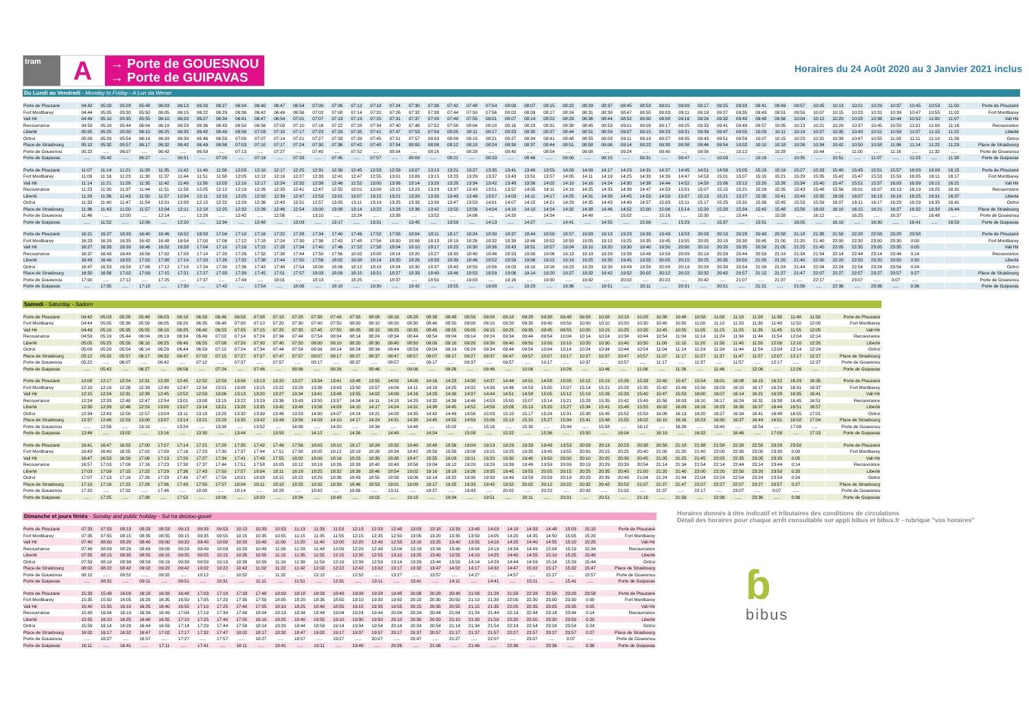tram
A
→ Porte de GOUESNOU
→ Porte de GUIPAVAS
Horaires du 24 Août 2020 au 3 Janvier 2021 inclus
Du Lundi au Vendredi - Monday to Friday - A Lun da Wener
| Porte de Plouzané | 04:42 | 05:03 | 05:28 | 05:48 | 06:03 | 06:13 | 06:20 | 06:27 | 06:34 | 06:40 | 06:47 | 06:54 | 07:00 | 07:06 | 07:12 | 07:18 | 07:24 | 07:30 | 07:36 | 07:42 | 07:48 | 07:54 | 08:00 | 08:07 | 08:15 | 08:22 | 08:29 | 08:37 | 08:45 | 08:53 | 09:01 | 09:09 | 09:17 | 09:25 | 09:33 | 09:41 | 09:49 | 09:57 | 10:05 | 10:13 | 10:21 | 10:29 | 10:37 | 10:45 | 10:53 | 11:00 | Porte de Plouzané |
| Fort Montbarey | 04:44 | 05:05 | 05:30 | 05:50 | 06:05 | 06:15 | 06:22 | 06:29 | 06:36 | 06:42 | 06:49 | 06:56 | 07:02 | 07:08 | 07:14 | 07:20 | 07:26 | 07:32 | 07:38 | 07:44 | 07:50 | 07:56 | 08:02 | 08:09 | 08:17 | 08:24 | 08:31 | 08:39 | 08:47 | 08:55 | 09:03 | 09:11 | 09:19 | 09:27 | 09:35 | 09:43 | 09:51 | 09:59 | 10:07 | 10:15 | 10:23 | 10:31 | 10:39 | 10:47 | 10:55 | 11:02 | Fort Montbarey |
| Vali Hir | 04:49 | 05:10 | 05:35 | 05:55 | 06:10 | 06:20 | 06:27 | 06:34 | 06:41 | 06:47 | 06:54 | 07:01 | 07:07 | 07:13 | 07:19 | 07:25 | 07:31 | 07:37 | 07:43 | 07:49 | 07:55 | 08:01 | 08:07 | 08:14 | 08:22 | 08:29 | 08:36 | 08:44 | 08:52 | 09:00 | 09:08 | 09:16 | 09:24 | 09:32 | 09:40 | 09:48 | 09:56 | 10:04 | 10:12 | 10:20 | 10:28 | 10:36 | 10:44 | 10:52 | 11:00 | 11:07 | Vali Hir |
| Recouvrance | 04:59 | 05:19 | 05:44 | 06:04 | 06:19 | 06:29 | 06:36 | 06:43 | 06:50 | 06:56 | 07:03 | 07:10 | 07:16 | 07:22 | 07:28 | 07:34 | 07:40 | 07:46 | 07:52 | 07:58 | 08:04 | 08:10 | 08:16 | 08:23 | 08:31 | 08:38 | 08:45 | 08:53 | 09:01 | 09:09 | 09:17 | 09:25 | 09:33 | 09:41 | 09:49 | 09:57 | 10:05 | 10:13 | 10:21 | 10:29 | 10:37 | 10:45 | 10:53 | 11:01 | 11:09 | 11:16 | Recouvrance |
| Liberté | 05:05 | 05:25 | 05:50 | 06:10 | 06:25 | 06:35 | 06:42 | 06:49 | 06:56 | 07:03 | 07:10 | 07:17 | 07:23 | 07:29 | 07:35 | 07:41 | 07:47 | 07:53 | 07:59 | 08:05 | 08:11 | 08:17 | 08:23 | 08:30 | 08:37 | 08:44 | 08:51 | 08:59 | 09:07 | 09:15 | 09:23 | 09:31 | 09:39 | 09:47 | 09:55 | 10:03 | 10:11 | 10:19 | 10:27 | 10:35 | 10:43 | 10:51 | 10:59 | 11:07 | 11:15 | 11:22 | Liberté |
| Octroi | 05:09 | 05:29 | 05:54 | 06:14 | 06:29 | 06:39 | 06:46 | 06:53 | 07:00 | 07:07 | 07:14 | 07:21 | 07:27 | 07:33 | 07:39 | 07:45 | 07:51 | 07:57 | 08:03 | 08:09 | 08:15 | 08:21 | 08:27 | 08:34 | 08:41 | 08:48 | 08:55 | 09:03 | 09:11 | 09:19 | 09:27 | 09:35 | 09:43 | 09:51 | 09:59 | 10:07 | 10:15 | 10:23 | 10:31 | 10:39 | 10:47 | 10:55 | 11:03 | 11:11 | 11:19 | 11:26 | Octroi |
| Place de Strasbourg | 05:12 | 05:32 | 05:57 | 06:17 | 06:32 | 06:42 | 06:49 | 06:56 | 07:03 | 07:10 | 07:17 | 07:24 | 07:30 | 07:36 | 07:42 | 07:48 | 07:54 | 08:00 | 08:06 | 08:12 | 08:18 | 08:24 | 08:30 | 08:37 | 08:44 | 08:51 | 08:58 | 09:06 | 09:14 | 09:22 | 09:30 | 09:38 | 09:46 | 09:54 | 10:02 | 10:10 | 10:18 | 10:26 | 10:34 | 10:42 | 10:50 | 10:58 | 11:06 | 11:14 | 11:22 | 11:29 | Place de Strasbourg |
| Porte de Gouesnou | 05:22 | ..... | 06:07 | ..... | 06:42 | ..... | 06:59 | ..... | 07:13 | ..... | 07:27 | ..... | 07:40 | ..... | 07:52 | ..... | 08:04 | ..... | 08:16 | ..... | 08:28 | ..... | 08:40 | ..... | 08:54 | ..... | 09:08 | ..... | 09:24 | ..... | 09:40 | ..... | 09:56 | ..... | 10:12 | ..... | 10:28 | ..... | 10:44 | ..... | 11:00 | ..... | 11:16 | ..... | 11:32 | ..... | Porte de Gouesnou |
| Porte de Guipavas | ..... | 05:42 | ..... | 06:27 | ..... | 06:51 | ..... | 07:05 | ..... | 07:19 | ..... | 07:33 | ..... | 07:45 | ..... | 07:57 | ..... | 08:09 | ..... | 08:21 | ..... | 08:33 | ..... | 08:46 | ..... | 09:00 | ..... | 09:15 | ..... | 09:31 | ..... | 09:47 | ..... | 10:03 | ..... | 10:19 | ..... | 10:35 | ..... | 10:51 | ..... | 11:07 | ..... | 11:23 | ..... | 11:38 | Porte de Guipavas |
| Porte de Plouzané | 11:07 | 11:14 | 11:21 | 11:28 | 11:35 | 11:42 | 11:49 | 11:56 | 12:03 | 12:10 | 12:17 | 12:25 | 12:31 | 12:39 | 12:45 | 12:53 | 12:59 | 13:07 | 13:13 | 13:21 | 13:27 | 13:35 | 13:41 | 13:49 | 13:55 | 14:03 | 14:09 | 14:17 | 14:23 | 14:31 | 14:37 | 14:45 | 14:51 | 14:59 | 15:05 | 15:13 | 15:19 | 15:27 | 15:33 | 15:40 | 15:45 | 15:51 | 15:57 | 16:03 | 16:09 | 16:15 | Porte de Plouzané |
| Fort Montbarey | 11:09 | 11:16 | 11:23 | 11:30 | 11:37 | 11:44 | 11:51 | 11:58 | 12:05 | 12:12 | 12:19 | 12:27 | 12:33 | 12:41 | 12:47 | 12:55 | 13:01 | 13:09 | 13:15 | 13:23 | 13:29 | 13:37 | 13:43 | 13:51 | 13:57 | 14:05 | 14:11 | 14:19 | 14:25 | 14:33 | 14:39 | 14:47 | 14:53 | 15:01 | 15:07 | 15:15 | 15:21 | 15:29 | 15:35 | 15:42 | 15:47 | 15:53 | 15:59 | 16:05 | 16:11 | 16:17 | Fort Montbarey |
| Vali Hir | 11:14 | 11:21 | 11:28 | 11:35 | 11:42 | 11:49 | 11:56 | 12:03 | 12:10 | 12:17 | 12:24 | 12:32 | 12:38 | 12:46 | 12:52 | 13:00 | 13:06 | 13:14 | 13:20 | 13:28 | 13:34 | 13:42 | 13:48 | 13:56 | 14:02 | 14:10 | 14:16 | 14:24 | 14:30 | 14:38 | 14:44 | 14:52 | 14:58 | 15:06 | 15:12 | 15:20 | 15:26 | 15:34 | 15:40 | 15:47 | 15:51 | 15:57 | 16:03 | 16:09 | 16:15 | 16:21 | Vali Hir |
| Recouvrance | 11:23 | 11:30 | 11:37 | 11:44 | 11:51 | 11:58 | 12:05 | 12:12 | 12:19 | 12:26 | 12:33 | 12:41 | 12:47 | 12:55 | 13:01 | 13:09 | 13:15 | 13:23 | 13:29 | 13:37 | 13:43 | 13:51 | 13:57 | 14:05 | 14:11 | 14:19 | 14:25 | 14:33 | 14:39 | 14:47 | 14:53 | 15:01 | 15:07 | 15:15 | 15:21 | 15:29 | 15:35 | 15:43 | 15:49 | 15:56 | 16:01 | 16:07 | 16:13 | 16:19 | 16:25 | 16:31 | Recouvrance |
| Liberté | 11:29 | 11:36 | 11:43 | 11:50 | 11:57 | 12:04 | 12:11 | 12:18 | 12:25 | 12:32 | 12:39 | 12:47 | 12:53 | 13:01 | 13:07 | 13:15 | 13:21 | 13:29 | 13:35 | 13:43 | 13:49 | 13:57 | 14:03 | 14:11 | 14:17 | 14:25 | 14:31 | 14:39 | 14:45 | 14:53 | 14:59 | 15:07 | 15:13 | 15:21 | 15:27 | 15:35 | 15:41 | 15:49 | 15:55 | 16:03 | 16:07 | 16:13 | 16:19 | 16:25 | 16:31 | 16:37 | Liberté |
| Octroi | 11:33 | 11:40 | 11:47 | 11:54 | 12:01 | 12:08 | 12:15 | 12:22 | 12:29 | 12:36 | 12:43 | 12:51 | 12:57 | 13:05 | 13:11 | 13:19 | 13:25 | 13:33 | 13:39 | 13:47 | 13:53 | 14:01 | 14:07 | 14:15 | 14:21 | 14:29 | 14:35 | 14:43 | 14:49 | 14:57 | 15:03 | 15:11 | 15:17 | 15:25 | 15:31 | 15:39 | 15:45 | 15:53 | 15:59 | 16:07 | 16:11 | 16:17 | 16:23 | 16:29 | 16:35 | 16:41 | Octroi |
| Place de Strasbourg | 11:36 | 11:43 | 11:50 | 11:57 | 12:04 | 12:11 | 12:18 | 12:25 | 12:32 | 12:39 | 12:46 | 12:54 | 13:00 | 13:08 | 13:14 | 13:22 | 13:28 | 13:36 | 13:42 | 13:50 | 13:56 | 14:04 | 14:10 | 14:18 | 14:24 | 14:32 | 14:38 | 14:46 | 14:52 | 15:00 | 15:06 | 15:14 | 15:20 | 15:28 | 15:34 | 15:42 | 15:48 | 15:56 | 16:02 | 16:10 | 16:15 | 16:21 | 16:27 | 16:32 | 16:38 | 16:44 | Place de Strasbourg |
| Porte de Gouesnou | 11:46 | ..... | 12:00 | ..... | 12:14 | ..... | 12:28 | ..... | 12:42 | ..... | 12:56 | ..... | 13:10 | ..... | 13:24 | ..... | 13:38 | ..... | 13:52 | ..... | 14:06 | ..... | 14:20 | ..... | 14:34 | ..... | 14:48 | ..... | 15:02 | ..... | 15:16 | ..... | 15:30 | ..... | 15:44 | ..... | 15:58 | ..... | 16:12 | ..... | 16:25 | ..... | 16:37 | ..... | 16:48 | ..... | Porte de Gouesnou |
| Porte de Guipavas | ..... | 11:52 | ..... | 12:06 | ..... | 12:20 | ..... | 12:34 | ..... | 12:48 | ..... | 13:03 | ..... | 13:17 | ..... | 13:31 | ..... | 13:45 | ..... | 13:59 | ..... | 14:13 | ..... | 14:27 | ..... | 14:41 | ..... | 14:55 | ..... | 15:09 | ..... | 15:23 | ..... | 15:37 | ..... | 15:51 | ..... | 16:05 | ..... | 16:19 | ..... | 16:30 | ..... | 16:41 | ..... | 16:53 | Porte de Guipavas |
| Porte de Plouzané | 16:21 | 16:27 | 16:33 | 16:40 | 16:46 | 16:52 | 16:58 | 17:04 | 17:10 | 17:16 | 17:22 | 17:28 | 17:34 | 17:40 | 17:46 | 17:52 | 17:58 | 18:04 | 18:11 | 18:17 | 18:24 | 18:30 | 18:37 | 18:44 | 18:50 | 18:57 | 19:03 | 19:13 | 19:23 | 19:33 | 19:43 | 19:53 | 20:03 | 20:13 | 20:28 | 20:43 | 20:58 | 21:18 | 21:38 | 21:58 | 22:28 | 22:58 | 23:28 | 23:58 | | | Porte de Plouzané |
| Fort Montbarey | 16:23 | 16:29 | 16:35 | 16:42 | 16:48 | 16:54 | 17:00 | 17:06 | 17:12 | 17:18 | 17:24 | 17:30 | 17:36 | 17:42 | 17:48 | 17:54 | 18:00 | 18:06 | 18:13 | 18:19 | 18:26 | 18:32 | 18:39 | 18:46 | 18:52 | 18:59 | 19:05 | 19:15 | 19:25 | 19:35 | 19:45 | 19:55 | 20:05 | 20:15 | 20:30 | 20:45 | 21:00 | 21:20 | 21:40 | 22:00 | 22:30 | 23:00 | 23:30 | 0:00 | | | Fort Montbarey |
| Vali Hir | 16:27 | 16:33 | 16:39 | 16:46 | 16:52 | 16:58 | 17:04 | 17:10 | 17:16 | 17:22 | 17:28 | 17:34 | 17:40 | 17:46 | 17:52 | 17:58 | 18:04 | 18:10 | 18:17 | 18:23 | 18:30 | 18:36 | 18:43 | 18:51 | 18:57 | 19:04 | 19:10 | 19:20 | 19:30 | 19:40 | 19:50 | 20:00 | 20:10 | 20:20 | 20:35 | 20:50 | 21:05 | 21:25 | 21:45 | 22:05 | 22:35 | 23:05 | 23:35 | 0:05 | | | Vali Hir |
| Recouvrance | 16:37 | 16:43 | 16:49 | 16:56 | 17:02 | 17:08 | 17:14 | 17:20 | 17:26 | 17:32 | 17:38 | 17:44 | 17:50 | 17:56 | 18:02 | 18:08 | 18:14 | 18:20 | 18:27 | 18:33 | 18:40 | 18:46 | 18:53 | 19:00 | 19:06 | 19:13 | 19:19 | 19:29 | 19:39 | 19:49 | 19:59 | 20:09 | 20:19 | 20:29 | 20:44 | 20:59 | 21:14 | 21:34 | 21:54 | 22:14 | 22:44 | 23:14 | 23:44 | 0:14 | | | Recouvrance |
| Liberté | 16:43 | 16:49 | 16:55 | 17:02 | 17:08 | 17:14 | 17:20 | 17:26 | 17:32 | 17:38 | 17:44 | 17:50 | 17:56 | 18:02 | 18:08 | 18:14 | 18:20 | 18:26 | 18:33 | 18:39 | 18:46 | 18:52 | 18:59 | 19:06 | 19:12 | 19:19 | 19:25 | 19:35 | 19:45 | 19:55 | 20:05 | 20:15 | 20:25 | 20:35 | 20:50 | 21:05 | 21:20 | 21:40 | 22:00 | 22:20 | 22:50 | 23:20 | 23:50 | 0:20 | | | Liberté |
| Octroi | 16:47 | 16:53 | 16:59 | 17:06 | 17:12 | 17:18 | 17:24 | 17:30 | 17:36 | 17:42 | 17:48 | 17:54 | 18:00 | 18:06 | 18:12 | 18:18 | 18:24 | 18:30 | 18:37 | 18:43 | 18:50 | 18:56 | 19:03 | 19:10 | 19:16 | 19:23 | 19:29 | 19:39 | 19:49 | 19:59 | 20:09 | 20:19 | 20:29 | 20:39 | 20:54 | 21:09 | 21:24 | 21:44 | 22:04 | 22:24 | 22:54 | 23:24 | 23:54 | 0:24 | | | Octroi |
| Place de Strasbourg | 16:50 | 16:56 | 17:02 | 17:09 | 17:15 | 17:21 | 17:27 | 17:33 | 17:39 | 17:45 | 17:51 | 17:57 | 18:03 | 18:09 | 18:15 | 18:21 | 18:27 | 18:33 | 18:40 | 18:46 | 18:53 | 18:59 | 19:06 | 19:14 | 19:20 | 19:27 | 19:32 | 19:42 | 19:52 | 20:02 | 20:12 | 20:22 | 20:32 | 20:42 | 20:57 | 21:12 | 21:27 | 21:47 | 22:07 | 22:27 | 22:57 | 23:27 | 23:57 | 0:27 | | | Place de Strasbourg |
| Porte de Gouesnou | 17:00 | ..... | 17:12 | ..... | 17:25 | ..... | 17:37 | ..... | 17:49 | ..... | 18:01 | ..... | 18:13 | ..... | 18:25 | ..... | 18:37 | ..... | 18:50 | ..... | 19:03 | ..... | 19:16 | ..... | 19:30 | ..... | 19:42 | ..... | 20:02 | ..... | 20:22 | ..... | 20:42 | ..... | 21:07 | ..... | 21:37 | ..... | 22:17 | ..... | 23:07 | ..... | 0:07 | ..... | | | Porte de Gouesnou |
| Porte de Guipavas | ..... | 17:05 | ..... | 17:18 | ..... | 17:30 | ..... | 17:42 | ..... | 17:54 | ..... | 18:06 | ..... | 18:18 | ..... | 18:30 | ..... | 18:42 | ..... | 18:55 | ..... | 19:08 | ..... | 19:23 | ..... | 19:36 | ..... | 19:51 | ..... | 20:11 | ..... | 20:31 | ..... | 20:51 | ..... | 21:21 | ..... | 21:56 | ..... | 22:36 | ..... | 23:36 | ..... | 0:36 | | | Porte de Guipavas |
Samedi - Saturday - Sadorn
| Porte de Plouzané | 04:42 | 05:03 | 05:28 | 05:48 | 06:03 | 06:18 | 06:33 | 06:46 | 06:58 | 07:08 | 07:18 | 07:28 | 07:38 | 07:48 | 07:58 | 08:08 | 08:18 | 08:28 | 08:38 | 08:48 | 08:58 | 09:08 | 09:18 | 09:28 | 09:38 | 09:48 | 09:58 | 10:08 | 10:18 | 10:28 | 10:38 | 10:48 | 10:58 | 11:08 | 11:18 | 11:28 | 11:38 | 11:48 | 11:58 | Porte de Plouzané |
| Fort Montbarey | 04:44 | 05:05 | 05:30 | 05:50 | 06:05 | 06:20 | 06:35 | 06:48 | 07:00 | 07:10 | 07:20 | 07:30 | 07:40 | 07:50 | 08:00 | 08:10 | 08:20 | 08:30 | 08:40 | 08:50 | 09:00 | 09:10 | 09:20 | 09:30 | 09:40 | 09:50 | 10:00 | 10:10 | 10:20 | 10:30 | 10:40 | 10:50 | 11:00 | 11:10 | 11:20 | 11:30 | 11:40 | 11:50 | 12:00 | Fort Montbarey |
| Vali Hir | 04:49 | 05:10 | 05:35 | 05:55 | 06:10 | 06:25 | 06:40 | 06:53 | 07:05 | 07:15 | 07:25 | 07:35 | 07:45 | 07:55 | 08:05 | 08:15 | 08:25 | 08:35 | 08:45 | 08:55 | 09:05 | 09:15 | 09:25 | 09:35 | 09:45 | 09:55 | 10:05 | 10:15 | 10:25 | 10:35 | 10:45 | 10:55 | 11:05 | 11:15 | 11:25 | 11:35 | 11:45 | 11:55 | 12:05 | Vali Hir |
| Recouvrance | 04:59 | 05:19 | 05:44 | 06:04 | 06:19 | 06:34 | 06:49 | 07:02 | 07:14 | 07:24 | 07:34 | 07:44 | 07:54 | 08:04 | 08:14 | 08:24 | 08:34 | 08:44 | 08:54 | 09:04 | 09:14 | 09:24 | 09:34 | 09:44 | 09:54 | 10:04 | 10:14 | 10:24 | 10:34 | 10:44 | 10:54 | 11:04 | 11:14 | 11:24 | 11:34 | 11:44 | 11:54 | 12:04 | 12:14 | Recouvrance |
| Liberté | 05:05 | 05:25 | 05:50 | 06:10 | 06:25 | 06:40 | 06:55 | 07:08 | 07:20 | 07:30 | 07:40 | 07:50 | 08:00 | 08:10 | 08:20 | 08:30 | 08:40 | 08:50 | 09:00 | 09:10 | 09:20 | 09:30 | 09:40 | 09:50 | 10:00 | 10:10 | 10:20 | 10:30 | 10:40 | 10:50 | 11:00 | 11:10 | 11:20 | 11:30 | 11:40 | 11:50 | 12:00 | 12:10 | 12:20 | Liberté |
| Octroi | 05:09 | 05:29 | 05:54 | 06:14 | 06:29 | 06:44 | 06:59 | 07:12 | 07:24 | 07:34 | 07:44 | 07:54 | 08:04 | 08:14 | 08:24 | 08:34 | 08:44 | 08:54 | 09:04 | 09:14 | 09:24 | 09:34 | 09:44 | 09:54 | 10:04 | 10:14 | 10:24 | 10:34 | 10:44 | 10:54 | 11:04 | 11:14 | 11:24 | 11:34 | 11:44 | 11:54 | 12:04 | 12:14 | 12:24 | Octroi |
| Place de Strasbourg | 05:12 | 05:32 | 05:57 | 06:17 | 06:32 | 06:47 | 07:02 | 07:15 | 07:27 | 07:37 | 07:47 | 07:57 | 08:07 | 08:17 | 08:27 | 08:37 | 08:47 | 08:57 | 09:07 | 09:17 | 09:27 | 09:37 | 09:47 | 09:57 | 10:07 | 10:17 | 10:27 | 10:37 | 10:47 | 10:57 | 11:07 | 11:17 | 11:27 | 11:37 | 11:47 | 11:57 | 12:07 | 12:17 | 12:27 | Place de Strasbourg |
| Porte de Gouesnou | 05:22 | ..... | 06:07 | ..... | 06:42 | ..... | 07:12 | ..... | 07:37 | ..... | 07:57 | ..... | 08:17 | ..... | 08:37 | ..... | 08:57 | ..... | 09:17 | ..... | 09:37 | ..... | 09:57 | ..... | 10:17 | ..... | 10:37 | ..... | 10:57 | ..... | 11:17 | ..... | 11:37 | ..... | 11:57 | ..... | 12:17 | ..... | 12:37 | Porte de Gouesnou |
| Porte de Guipavas | ..... | 05:42 | ..... | 06:27 | ..... | 06:56 | ..... | 07:24 | ..... | 07:46 | ..... | 08:06 | ..... | 08:26 | ..... | 08:46 | ..... | 09:06 | ..... | 09:26 | ..... | 09:46 | ..... | 10:06 | ..... | 10:26 | ..... | 10:46 | ..... | 11:06 | ..... | 11:26 | ..... | 11:46 | ..... | 12:06 | ..... | 12:26 | ..... | Porte de Guipavas |
| Porte de Plouzané | 12:08 | 12:17 | 12:24 | 12:31 | 12:38 | 12:45 | 12:52 | 12:59 | 13:06 | 13:13 | 13:20 | 13:27 | 13:34 | 13:41 | 13:48 | 13:55 | 14:02 | 14:09 | 14:16 | 14:23 | 14:30 | 14:37 | 14:44 | 14:51 | 14:58 | 15:05 | 15:12 | 15:19 | 15:26 | 15:33 | 15:40 | 15:47 | 15:54 | 16:01 | 16:08 | 16:15 | 16:22 | 16:29 | 16:35 | Porte de Plouzané |
| Fort Montbarey | 12:10 | 12:19 | 12:26 | 12:33 | 12:40 | 12:47 | 12:54 | 13:01 | 13:08 | 13:15 | 13:22 | 13:29 | 13:36 | 13:43 | 13:50 | 13:57 | 14:04 | 14:11 | 14:18 | 14:25 | 14:32 | 14:39 | 14:46 | 14:53 | 15:00 | 15:07 | 15:14 | 15:21 | 15:28 | 15:35 | 15:42 | 15:49 | 15:56 | 16:03 | 16:10 | 16:17 | 16:24 | 16:31 | 16:37 | Fort Montbarey |
| Vali Hir | 12:15 | 12:24 | 12:31 | 12:38 | 12:45 | 12:52 | 12:59 | 13:06 | 13:13 | 13:20 | 13:27 | 13:34 | 13:41 | 13:48 | 13:55 | 14:02 | 14:09 | 14:16 | 14:23 | 14:30 | 14:37 | 14:44 | 14:51 | 14:58 | 15:05 | 15:12 | 15:19 | 15:26 | 15:33 | 15:40 | 15:47 | 15:53 | 16:00 | 16:07 | 16:14 | 16:21 | 16:28 | 16:35 | 16:41 | Vali Hir |
| Recouvrance | 12:24 | 12:33 | 12:40 | 12:47 | 12:54 | 13:01 | 13:08 | 13:15 | 13:22 | 13:29 | 13:36 | 13:43 | 13:50 | 13:57 | 14:04 | 14:11 | 14:18 | 14:25 | 14:32 | 14:39 | 14:46 | 14:53 | 15:00 | 15:07 | 15:14 | 15:21 | 15:28 | 15:35 | 15:42 | 15:49 | 15:56 | 16:03 | 16:10 | 16:17 | 16:24 | 16:31 | 16:38 | 16:45 | 16:51 | Recouvrance |
| Liberté | 12:30 | 12:39 | 12:46 | 12:53 | 13:00 | 13:07 | 13:14 | 13:21 | 13:28 | 13:35 | 13:42 | 13:49 | 13:56 | 14:03 | 14:10 | 14:17 | 14:24 | 14:31 | 14:38 | 14:45 | 14:52 | 14:59 | 15:06 | 15:13 | 15:20 | 15:27 | 15:34 | 15:41 | 15:48 | 15:55 | 16:02 | 16:09 | 16:16 | 16:23 | 16:30 | 16:37 | 16:44 | 16:51 | 16:57 | Liberté |
| Octroi | 12:34 | 12:43 | 12:50 | 12:57 | 13:04 | 13:11 | 13:18 | 13:25 | 13:32 | 13:39 | 13:46 | 13:53 | 14:00 | 14:07 | 14:14 | 14:21 | 14:28 | 14:35 | 14:42 | 14:49 | 14:56 | 15:03 | 15:10 | 15:17 | 15:24 | 15:31 | 15:38 | 15:45 | 15:52 | 15:59 | 16:06 | 16:13 | 16:20 | 16:27 | 16:34 | 16:41 | 16:48 | 16:55 | 17:01 | Octroi |
| Place de Strasbourg | 12:37 | 12:46 | 12:53 | 13:00 | 13:07 | 13:14 | 13:21 | 13:28 | 13:35 | 13:42 | 13:49 | 13:56 | 14:03 | 14:10 | 14:17 | 14:24 | 14:31 | 14:38 | 14:45 | 14:52 | 14:59 | 15:06 | 15:13 | 15:20 | 15:27 | 15:34 | 15:41 | 15:48 | 15:55 | 16:02 | 16:10 | 16:16 | 16:23 | 16:30 | 16:37 | 16:44 | 16:51 | 16:58 | 17:04 | Place de Strasbourg |
| Porte de Gouesnou | ..... | 12:56 | ..... | 13:10 | ..... | 13:24 | ..... | 13:38 | ..... | 13:52 | ..... | 14:06 | ..... | 14:20 | ..... | 14:34 | ..... | 14:48 | ..... | 15:02 | ..... | 15:16 | ..... | 15:30 | ..... | 15:44 | ..... | 15:58 | ..... | 16:12 | ..... | 16:26 | ..... | 16:40 | ..... | 16:54 | ..... | 17:08 | ..... | Porte de Gouesnou |
| Porte de Guipavas | 12:46 | ..... | 13:02 | ..... | 13:16 | ..... | 13:30 | ..... | 13:44 | ..... | 13:58 | ..... | 14:12 | ..... | 14:26 | ..... | 14:40 | ..... | 14:54 | ..... | 15:08 | ..... | 15:22 | ..... | 15:36 | ..... | 15:50 | ..... | 16:04 | ..... | 16:19 | ..... | 16:32 | ..... | 16:46 | ..... | 17:00 | ..... | 17:13 | Porte de Guipavas |
| Porte de Plouzané | 16:41 | 16:47 | 16:53 | 17:00 | 17:07 | 17:14 | 17:21 | 17:28 | 17:35 | 17:42 | 17:49 | 17:56 | 18:03 | 18:10 | 18:17 | 18:24 | 18:32 | 18:40 | 18:48 | 18:56 | 19:04 | 19:13 | 19:23 | 19:33 | 19:43 | 19:53 | 20:03 | 20:13 | 20:23 | 20:38 | 20:58 | 21:18 | 21:38 | 21:58 | 22:28 | 22:58 | 23:28 | 23:58 | | Porte de Plouzané |
| Fort Montbarey | 16:43 | 16:49 | 16:55 | 17:02 | 17:09 | 17:16 | 17:23 | 17:30 | 17:37 | 17:44 | 17:51 | 17:58 | 18:05 | 18:12 | 18:19 | 18:26 | 18:34 | 18:42 | 18:50 | 18:58 | 19:06 | 19:15 | 19:25 | 19:35 | 19:45 | 19:55 | 20:05 | 20:15 | 20:25 | 20:40 | 21:00 | 21:20 | 21:40 | 22:00 | 22:30 | 23:00 | 23:30 | 0:00 | | Fort Montbarey |
| Vali Hir | 16:47 | 16:53 | 16:59 | 17:06 | 17:13 | 17:20 | 17:27 | 17:34 | 17:41 | 17:48 | 17:55 | 18:02 | 18:09 | 18:16 | 18:23 | 18:30 | 18:38 | 18:47 | 18:55 | 19:03 | 19:11 | 19:20 | 19:30 | 19:40 | 19:50 | 20:00 | 20:10 | 20:20 | 20:30 | 20:45 | 21:05 | 21:25 | 21:45 | 22:05 | 22:35 | 23:05 | 23:35 | 0:05 | | Vali Hir |
| Recouvrance | 16:57 | 17:03 | 17:09 | 17:16 | 17:23 | 17:30 | 17:37 | 17:44 | 17:51 | 17:58 | 18:05 | 18:12 | 18:19 | 18:26 | 18:33 | 18:40 | 18:48 | 18:56 | 19:04 | 19:12 | 19:20 | 19:29 | 19:39 | 19:49 | 19:59 | 20:09 | 20:19 | 20:29 | 20:39 | 20:54 | 21:14 | 21:34 | 21:54 | 22:14 | 22:44 | 23:14 | 23:44 | 0:14 | | Recouvrance |
| Liberté | 17:03 | 17:09 | 17:15 | 17:22 | 17:29 | 17:36 | 17:43 | 17:50 | 17:57 | 18:04 | 18:11 | 18:18 | 18:25 | 18:32 | 18:39 | 18:46 | 18:54 | 19:02 | 19:10 | 19:18 | 19:26 | 19:35 | 19:45 | 19:55 | 20:05 | 20:15 | 20:25 | 20:35 | 20:45 | 21:00 | 21:20 | 21:40 | 22:00 | 22:20 | 22:50 | 23:20 | 23:50 | 0:20 | | Liberté |
| Octroi | 17:07 | 17:13 | 17:19 | 17:26 | 17:33 | 17:40 | 17:47 | 17:54 | 18:01 | 18:08 | 18:15 | 18:22 | 18:29 | 18:36 | 18:43 | 18:50 | 18:58 | 19:06 | 19:14 | 19:22 | 19:30 | 19:39 | 19:49 | 19:59 | 20:09 | 20:19 | 20:29 | 20:39 | 20:49 | 21:04 | 21:24 | 21:44 | 22:04 | 22:24 | 22:54 | 23:24 | 23:54 | 0:24 | | Octroi |
| Place de Strasbourg | 17:10 | 17:16 | 17:22 | 17:29 | 17:36 | 17:43 | 17:50 | 17:57 | 18:04 | 18:11 | 18:18 | 18:25 | 18:32 | 18:39 | 18:46 | 18:53 | 19:01 | 19:09 | 19:17 | 19:25 | 19:33 | 19:42 | 19:52 | 20:02 | 20:12 | 20:22 | 20:32 | 20:42 | 20:52 | 21:07 | 21:27 | 21:47 | 22:07 | 22:27 | 22:57 | 23:27 | 23:57 | 0:27 | | Place de Strasbourg |
| Porte de Gouesnou | 17:20 | ..... | 17:32 | ..... | 17:46 | ..... | 18:00 | ..... | 18:14 | ..... | 18:28 | ..... | 18:42 | ..... | 18:56 | ..... | 19:11 | ..... | 19:27 | ..... | 19:43 | ..... | 20:02 | ..... | 20:22 | ..... | 20:42 | ..... | 21:02 | ..... | 21:37 | ..... | 22:17 | ..... | 23:07 | ..... | 0:07 | ..... | | Porte de Gouesnou |
| Porte de Guipavas | ..... | 17:25 | ..... | 17:38 | ..... | 17:52 | ..... | 18:06 | ..... | 18:20 | ..... | 18:34 | ..... | 18:48 | ..... | 19:02 | ..... | 19:18 | ..... | 19:34 | ..... | 19:51 | ..... | 20:11 | ..... | 20:31 | ..... | 20:51 | ..... | 21:16 | ..... | 21:56 | ..... | 22:36 | ..... | 23:36 | ..... | 0:36 | | Porte de Guipavas |
Dimanche et jours fériés - Sunday and public holiday - Sul ha deiziou-gouel
| Porte de Plouzané | 07:33 | 07:53 | 08:13 | 08:33 | 08:53 | 09:13 | 09:33 | 09:53 | 10:13 | 10:33 | 10:53 | 11:13 | 11:33 | 11:53 | 12:13 | 12:33 | 12:48 | 13:03 | 13:18 | 13:33 | 13:48 | 14:03 | 14:18 | 14:33 | 14:48 | 15:03 | 15:18 | Porte de Plouzané |
| Fort Montbarey | 07:35 | 07:55 | 08:15 | 08:35 | 08:55 | 09:15 | 09:35 | 09:55 | 10:15 | 10:35 | 10:55 | 11:15 | 11:35 | 11:55 | 12:15 | 12:35 | 12:50 | 13:05 | 13:20 | 13:35 | 13:50 | 14:05 | 14:20 | 14:35 | 14:50 | 15:05 | 15:20 | Fort Montbarey |
| Vali Hir | 07:40 | 08:00 | 08:20 | 08:40 | 09:00 | 09:20 | 09:40 | 10:00 | 10:20 | 10:40 | 11:00 | 11:20 | 11:40 | 12:00 | 12:20 | 12:40 | 12:55 | 13:10 | 13:25 | 13:40 | 13:55 | 14:10 | 14:25 | 14:40 | 14:55 | 15:10 | 15:25 | Vali Hir |
| Recouvrance | 07:49 | 08:09 | 08:29 | 08:49 | 09:09 | 09:29 | 09:49 | 10:09 | 10:29 | 10:49 | 11:09 | 11:29 | 11:49 | 12:09 | 12:29 | 12:49 | 13:04 | 13:19 | 13:34 | 13:49 | 14:04 | 14:19 | 14:34 | 14:49 | 15:04 | 15:19 | 15:34 | Recouvrance |
| Liberté | 07:55 | 08:15 | 08:35 | 08:55 | 09:15 | 09:35 | 09:55 | 10:15 | 10:35 | 10:55 | 11:15 | 11:35 | 11:55 | 12:15 | 12:35 | 12:55 | 13:10 | 13:25 | 13:40 | 13:55 | 14:10 | 14:25 | 14:40 | 14:55 | 15:10 | 15:25 | 15:40 | Liberté |
| Octroi | 07:59 | 08:19 | 08:39 | 08:59 | 09:19 | 09:39 | 09:59 | 10:19 | 10:39 | 10:59 | 11:19 | 11:39 | 11:59 | 12:19 | 12:39 | 12:59 | 13:14 | 13:29 | 13:44 | 13:59 | 14:14 | 14:29 | 14:44 | 14:59 | 15:14 | 15:29 | 15:44 | Octroi |
| Place de Strasbourg | 08:02 | 08:22 | 08:42 | 09:02 | 09:22 | 09:42 | 10:02 | 10:22 | 10:42 | 11:02 | 11:22 | 11:42 | 12:02 | 12:22 | 12:42 | 13:02 | 13:17 | 13:32 | 13:47 | 14:02 | 14:17 | 14:32 | 14:47 | 15:02 | 15:17 | 15:32 | 15:47 | Place de Strasbourg |
| Porte de Gouesnou | 08:12 | ..... | 08:52 | ..... | 09:32 | ..... | 10:12 | ..... | 10:52 | ..... | 11:32 | ..... | 12:12 | ..... | 12:52 | ..... | 13:27 | ..... | 13:57 | ..... | 14:27 | ..... | 14:57 | ..... | 15:27 | ..... | 15:57 | Porte de Gouesnou |
| Porte de Guipavas | ..... | 08:31 | ..... | 09:11 | ..... | 09:51 | ..... | 10:31 | ..... | 11:11 | ..... | 11:51 | ..... | 12:31 | ..... | 13:11 | ..... | 13:41 | ..... | 14:11 | ..... | 14:41 | ..... | 15:11 | ..... | 15:41 | ..... | Porte de Guipavas |
| Porte de Plouzané | 15:33 | 15:48 | 16:03 | 16:18 | 16:33 | 16:48 | 17:03 | 17:18 | 17:33 | 17:48 | 18:03 | 18:18 | 18:33 | 18:48 | 19:08 | 19:28 | 19:48 | 20:08 | 20:28 | 20:48 | 21:08 | 21:28 | 21:58 | 22:28 | 22:58 | 23:28 | 23:58 | Porte de Plouzané |
| Fort Montbarey | 15:35 | 15:50 | 16:05 | 16:20 | 16:35 | 16:50 | 17:05 | 17:20 | 17:35 | 17:50 | 18:05 | 18:20 | 18:35 | 18:50 | 19:10 | 19:30 | 19:50 | 20:10 | 20:30 | 20:50 | 21:10 | 21:30 | 22:00 | 22:30 | 23:00 | 23:30 | 0:00 | Fort Montbarey |
| Vali Hir | 15:40 | 15:55 | 16:10 | 16:25 | 16:40 | 16:55 | 17:10 | 17:25 | 17:40 | 17:55 | 18:10 | 18:25 | 18:40 | 18:55 | 19:15 | 19:35 | 19:55 | 20:15 | 20:35 | 20:55 | 21:15 | 21:35 | 22:05 | 22:35 | 23:05 | 23:35 | 0:05 | Vali Hir |
| Recouvrance | 15:49 | 16:04 | 16:19 | 16:34 | 16:49 | 17:04 | 17:19 | 17:34 | 17:49 | 18:04 | 18:19 | 18:34 | 18:49 | 19:04 | 19:24 | 19:44 | 20:04 | 20:24 | 20:44 | 21:04 | 21:24 | 21:44 | 22:14 | 22:44 | 23:14 | 23:44 | 0:14 | Recouvrance |
| Liberté | 15:55 | 16:10 | 16:25 | 16:40 | 16:55 | 17:10 | 17:25 | 17:40 | 17:55 | 18:10 | 18:25 | 18:40 | 18:55 | 19:10 | 19:30 | 19:50 | 20:10 | 20:30 | 20:50 | 21:10 | 21:30 | 21:50 | 22:20 | 22:50 | 23:20 | 23:50 | 0:20 | Liberté |
| Octroi | 15:59 | 16:14 | 16:29 | 16:44 | 16:59 | 17:14 | 17:29 | 17:44 | 17:59 | 18:14 | 18:29 | 18:44 | 18:59 | 19:14 | 19:34 | 19:54 | 20:14 | 20:34 | 20:54 | 21:14 | 21:34 | 21:54 | 22:24 | 22:54 | 23:24 | 23:54 | 0:24 | Octroi |
| Place de Strasbourg | 16:02 | 16:17 | 16:32 | 16:47 | 17:02 | 17:17 | 17:32 | 17:47 | 18:02 | 18:17 | 18:32 | 18:47 | 19:02 | 19:17 | 19:37 | 19:57 | 20:17 | 20:37 | 20:57 | 21:17 | 21:37 | 21:57 | 22:27 | 22:57 | 23:27 | 23:57 | 0:27 | Place de Strasbourg |
| Porte de Gouesnou | ..... | 16:27 | ..... | 16:57 | ..... | 17:27 | ..... | 17:57 | ..... | 18:27 | ..... | 18:57 | ..... | 19:27 | ..... | 20:07 | ..... | 20:47 | ..... | 21:27 | ..... | 22:07 | ..... | 23:07 | ..... | 0:07 | ..... | Porte de Gouesnou |
| Porte de Guipavas | 16:11 | ..... | 16:41 | ..... | 17:11 | ..... | 17:41 | ..... | 18:11 | ..... | 18:41 | ..... | 19:11 | ..... | 19:46 | ..... | 20:26 | ..... | 21:06 | ..... | 21:46 | ..... | 22:36 | ..... | 23:36 | ..... | 0:36 | Porte de Guipavas |
Horaires donnés à titre indicatif et tributaires des conditions de circulations
Détail des horaires pour chaque arrêt consultable sur appli bibus et bibus.fr - rubrique "vos horaires"
ɓbibus